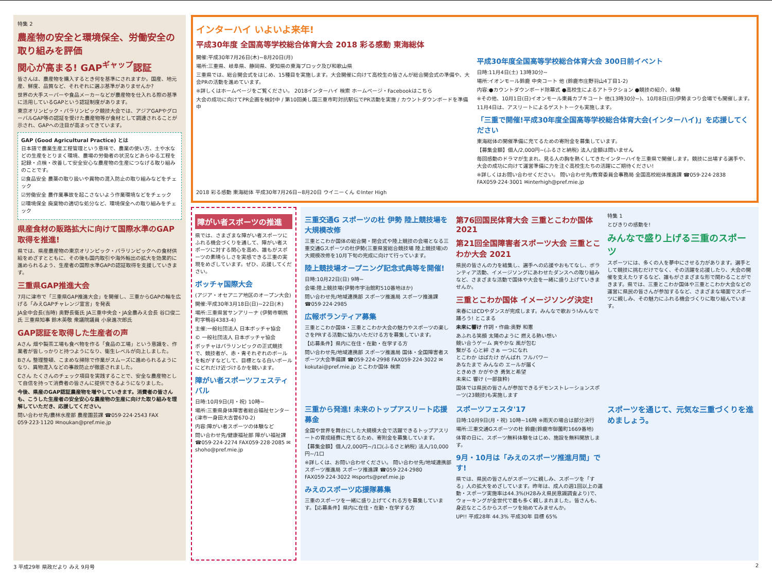特集 2
農産物の安全と環境保全、労働安全の取り組みを評価
関心が高まる! GAP<sup>ギャップ</sup>認証
皆さんは、農産物を購入するとき何を基準にされますか。国産、地元産、鮮度、品質など、それぞれに選ぶ基準がありませんか?
世界の大手スーパーや食品メーカーなどが農産物を仕入れる際の基準に活用しているGAPという認証制度があります。
東京オリンピック・パラリンピック競技大会では、アジアGAPやグローバルGAP等の認証を受けた農産物等が食材として調達されることが示され、GAPへの注目が高まってきています。
GAP (Good Agricultural Practice) とは
日本語で農業生産工程管理という意味で、農業の使い方、土や水などの生産をとりまく環境、農場の労働者の状況などあらゆる工程を記録・点検・改善して安全安心な農産物の生産につなげる取り組みのことです。
☑食品安全 農薬の取り扱いや異物の混入防止の取り組みなどをチェック
☑労働安全 農作業事故を起こさないよう作業環境などをチェック
☑環境保全 廃棄物の適切な処分など、環境保全への取り組みをチェック
県産食材の販路拡大に向けて国際水準のGAP取得を推進!
県では、県産農産物の東京オリンピック・パラリンピックへの食材供給をめざすとともに、その後も国内取引や海外輸出の拡大を効果的に進められるよう、生産者の国際水準GAPの認証取得を支援していきます。
三重県GAP推進大会
7月に津市で「三重県GAP推進大会」を開催し、三重からGAPの輪を広げる「みえGAPチャレンジ宣言」を発表
JA全中会長(当時) 奥野長衛氏 JA三重中央会・JA全農みえ会長 谷口俊二氏 三重県知事 鈴木英敬 衆議院議員 小泉進次郎氏
GAP認証を取得した生産者の声
Aさん 畑や製茶工場も食べ物を作る「食品の工場」という意識を、作業者が皆しっかりと持つようになり、衛生レベルが向上しました。
Bさん 整理整頓、こまめな掃除で作業がスムーズに進められるようになり、異物混入などの事故防止が徹底されました。
Cさん たくさんのチェック項目を実践することで、安全な農産物として自信を持って消費者の皆さんに提供できるようになりました。
今後、県産のGAP認証農産物を増やしていきます。消費者の皆さんも、こうした生産者の安全安心な農産物の生産に向けた取り組みを理解していただき、応援してください。
問い合わせ先/農林水産部 農産園芸課 ☎059·224·2543 FAX 059·223·1120 ✉noukan@pref.mie.jp
インターハイ いよいよ来年!
平成30年度 全国高等学校総合体育大会 2018 彩る感動 東海総体
開催:平成30年7月26日(木)~8月20日(月)
場所:三重県、岐阜県、静岡県、愛知県の東海ブロック及び和歌山県
三重県では、総合開会式をはじめ、15種目を実施します。大会開催に向けて高校生の皆さんが総合開会式の準備や、大会PRの活動を進めています。
※詳しくはホームページをご覧ください。 2018インターハイ 検索 ホームページ・Facebookはこちら
大会の成功に向けてPR企画を検討中 / 第10回美し国三重市町対抗駅伝でPR活動を実施 / カウントダウンボードを準備中
平成30年度全国高等学校総合体育大会 300日前イベント
日時:11月4日(土) 13時30分~
場所:イオンモール鈴鹿 中央コート 他 (鈴鹿市庄野羽山4丁目1-2)
内容:●カウントダウンボード除幕式 ●高校生によるアトラクション ●競技の紹介、体験
※その他、10月1日(日)イオンモール東員カブキコート 他(13時30分~)、10月8日(日)伊勢まつり会場でも開催します。
11月4日は、アスリートによるゲストトークも実施します。
「三重で開催!平成30年度全国高等学校総合体育大会(インターハイ)」を応援してください
東海総体の開催準備に充てるための寄附金を募集しています。
【募集金額】個人/2,000円~(ふるさと納税) 法人/金額は問いません
毎回感動のドラマが生まれ、見る人の胸を熱くしてきたインターハイを三重県で開催します。競技に出場する選手や、大会の成功に向けて運営準備に力を注ぐ高校生たちの活躍にご期待ください!
※詳しくはお問い合わせください。 問い合わせ先/教育委員会事務局 全国高校総体推進課 ☎059·224·2838 FAX059·224·3001 ✉interhigh@pref.mie.jp
2018 彩る感動 東海総体 平成30年7月26日~8月20日 ウイニーくん ©Inter High
障がい者スポーツの推進
県では、さまざまな障がい者スポーツにふれる機会づくりを通して、障がい者スポーツに対する関心を高め、誰もがスポーツの素晴らしさを実感できる三重の実現をめざしています。ぜひ、応援してください。
ボッチャ国際大会
(アジア・オセアニア地区のオープン大会)
開催:平成30年3月18日(日)~22日(木)
場所:三重県営サンアリーナ (伊勢市朝熊町字鴨谷4383-4)
主催:一般社団法人 日本ボッチャ協会
© 一般社団法人 日本ボッチャ協会
ボッチャはパラリンピックの正式競技で、競技者が、赤・青それぞれのボールを転がすなどして、目標となる白いボールにどれだけ近づけるかを競います。
障がい者スポーツフェスティバル
日時:10月9日(月・祝) 10時~
場所:三重県身体障害者総合福祉センター (津市一身田大古曽670-2)
内容:障がい者スポーツの体験など
問い合わせ先/健康福祉部 障がい福祉課 ☎059·224·2274 FAX059·228·2085 ✉shoho@pref.mie.jp
三重交通G スポーツの杜 伊勢 陸上競技場を大規模改修
三重とこわか国体の総合開・閉会式や陸上競技の会場となる三重交通Gスポーツの杜伊勢(三重県営総合競技場 陸上競技場)の大規模改修を10月下旬の完成に向けて行っています。
陸上競技場オープニング記念式典等を開催!
日時:10月22日(日) 9時~
会場:陸上競技場(伊勢市宇治館町510番地ほか)
問い合わせ先/地域連携部 スポーツ推進局 スポーツ推進課 ☎059·224·2985
広報ボランティア募集
三重とこわか国体・三重とこわか大会の魅力やスポーツの楽しさをPRする活動に協力いただける方を募集しています。
【応募条件】県内に在住・在勤・在学する方
問い合わせ先/地域連携部 スポーツ推進局 国体・全国障害者スポーツ大会準備課 ☎059·224·2998 FAX059·224·3022 ✉kokutai@pref.mie.jp とこわか国体 検索
第76回国民体育大会 三重とこわか国体 2021
第21回全国障害者スポーツ大会 三重とこわか大会 2021
県民の皆さんの力を結集し、選手への応援やおもてなし、ボランティア活動、イメージソングにあわせたダンスへの取り組みなど、さまざまな活動で国体や大会を一緒に盛り上げていきませんか。
三重とこわか国体 イメージソング決定!
来春にはCDやダンスが完成します。みんなで歌おう!みんなで踊ろう! とこまる
未来に響け 作詞・作曲:奥野 和憲
あふれる笑顔 太陽のように 燃える熱い想い
競い合うゲーム 爽やかな 風が包む
繋がる 心と絆 さぁ 一つになれ
とこわか はばたけ がんばれ フルパワー
あなたまで みんなの エールが届く
ときめき かがやき 勇気と希望
未来に 響け (一部抜粋)
国体では県民の皆さんが参加できるデモンストレーションスポーツ(23競技)も実施します
特集 1
とびきりの感動を!
みんなで盛り上げる三重のスポーツ
スポーツには、多くの人を夢中にさせる力があります。選手として競技に挑むだけでなく、その活躍を応援したり、大会の開催を支えたりするなど、誰もがさまざまな形で関わることができます。県では、三重とこわか国体や三重とこわか大会などの運営に県民の皆さんが参加するなど、さまざまな場面でスポーツに親しみ、その魅力にふれる機会づくりに取り組んでいます。
三重から発進! 未来のトップアスリート応援募金
全国や世界を舞台にした大規模大会で活躍できるトップアスリートの育成経費に充てるため、寄附金を募集しています。
【募集金額】個人/2,000円~/1口(ふるさと納税) 法人/10,000円~/1口
※詳しくは、お問い合わせください。 問い合わせ先/地域連携部 スポーツ推進局 スポーツ推進課 ☎059·224·2980 FAX059·224·3022 ✉sports@pref.mie.jp
みえのスポーツ応援隊募集
三重のスポーツを一緒に盛り上げてくれる方を募集しています。【応募条件】県内に在住・在勤・在学する方
スポーツフェスタ'17
日時:10月9日(月・祝) 10時~16時 ※雨天の場合は部分決行
場所:三重交通Gスポーツの杜 鈴鹿(鈴鹿市御薗町1669番地)
体育の日に、スポーツ無料体験をはじめ、施設を無料開放します。
9月・10月は「みえのスポーツ推進月間」です!
県では、県民の皆さんがスポーツに親しみ、スポーツを「する」人の拡大をめざしています。昨年は、成人の週1回以上の運動・スポーツ実施率は44.3%(H28みえ県民意識調査より)で、ウォーキングが全世代で最も多く親しまれました。皆さんも、身近なところからスポーツを始めてみませんか。
UP!! 平成28年 44.3% 平成30年 目標 65%
スポーツを通じて、元気な三重づくりを進めましょう。
3 平成29年 県政だより みえ 9月号 2